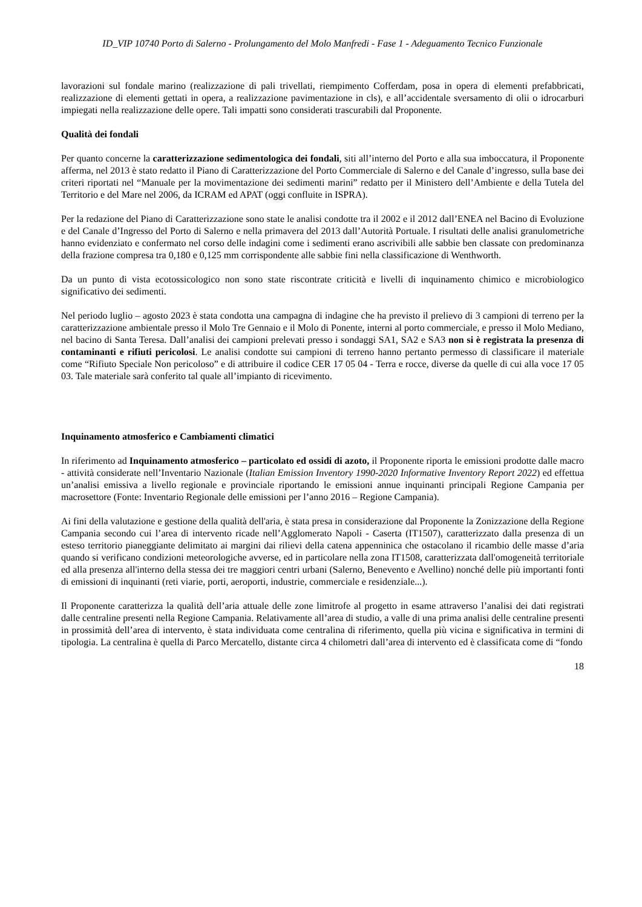ID_VIP 10740 Porto di Salerno - Prolungamento del Molo Manfredi - Fase 1 - Adeguamento Tecnico Funzionale
lavorazioni sul fondale marino (realizzazione di pali trivellati, riempimento Cofferdam, posa in opera di elementi prefabbricati, realizzazione di elementi gettati in opera, a realizzazione pavimentazione in cls), e all’accidentale sversamento di olii o idrocarburi impiegati nella realizzazione delle opere. Tali impatti sono considerati trascurabili dal Proponente.
Qualità dei fondali
Per quanto concerne la caratterizzazione sedimentologica dei fondali, siti all’interno del Porto e alla sua imboccatura, il Proponente afferma, nel 2013 è stato redatto il Piano di Caratterizzazione del Porto Commerciale di Salerno e del Canale d’ingresso, sulla base dei criteri riportati nel “Manuale per la movimentazione dei sedimenti marini” redatto per il Ministero dell’Ambiente e della Tutela del Territorio e del Mare nel 2006, da ICRAM ed APAT (oggi confluite in ISPRA).
Per la redazione del Piano di Caratterizzazione sono state le analisi condotte tra il 2002 e il 2012 dall’ENEA nel Bacino di Evoluzione e del Canale d’Ingresso del Porto di Salerno e nella primavera del 2013 dall’Autorità Portuale. I risultati delle analisi granulometriche hanno evidenziato e confermato nel corso delle indagini come i sedimenti erano ascrivibili alle sabbie ben classate con predominanza della frazione compresa tra 0,180 e 0,125 mm corrispondente alle sabbie fini nella classificazione di Wenthworth.
Da un punto di vista ecotossicologico non sono state riscontrate criticità e livelli di inquinamento chimico e microbiologico significativo dei sedimenti.
Nel periodo luglio – agosto 2023 è stata condotta una campagna di indagine che ha previsto il prelievo di 3 campioni di terreno per la caratterizzazione ambientale presso il Molo Tre Gennaio e il Molo di Ponente, interni al porto commerciale, e presso il Molo Mediano, nel bacino di Santa Teresa. Dall’analisi dei campioni prelevati presso i sondaggi SA1, SA2 e SA3 non si è registrata la presenza di contaminanti e rifiuti pericolosi. Le analisi condotte sui campioni di terreno hanno pertanto permesso di classificare il materiale come “Rifiuto Speciale Non pericoloso” e di attribuire il codice CER 17 05 04 - Terra e rocce, diverse da quelle di cui alla voce 17 05 03. Tale materiale sarà conferito tal quale all’impianto di ricevimento.
Inquinamento atmosferico e Cambiamenti climatici
In riferimento ad Inquinamento atmosferico – particolato ed ossidi di azoto, il Proponente riporta le emissioni prodotte dalle macro - attività considerate nell’Inventario Nazionale (Italian Emission Inventory 1990-2020 Informative Inventory Report 2022) ed effettua un’analisi emissiva a livello regionale e provinciale riportando le emissioni annue inquinanti principali Regione Campania per macrosettore (Fonte: Inventario Regionale delle emissioni per l’anno 2016 – Regione Campania).
Ai fini della valutazione e gestione della qualità dell'aria, è stata presa in considerazione dal Proponente la Zonizzazione della Regione Campania secondo cui l’area di intervento ricade nell’Agglomerato Napoli - Caserta (IT1507), caratterizzato dalla presenza di un esteso territorio pianeggiante delimitato ai margini dai rilievi della catena appenninica che ostacolano il ricambio delle masse d’aria quando si verificano condizioni meteorologiche avverse, ed in particolare nella zona IT1508, caratterizzata dall'omogeneità territoriale ed alla presenza all'interno della stessa dei tre maggiori centri urbani (Salerno, Benevento e Avellino) nonché delle più importanti fonti di emissioni di inquinanti (reti viarie, porti, aeroporti, industrie, commerciale e residenziale...).
Il Proponente caratterizza la qualità dell’aria attuale delle zone limitrofe al progetto in esame attraverso l’analisi dei dati registrati dalle centraline presenti nella Regione Campania. Relativamente all’area di studio, a valle di una prima analisi delle centraline presenti in prossimità dell’area di intervento, è stata individuata come centralina di riferimento, quella più vicina e significativa in termini di tipologia. La centralina è quella di Parco Mercatello, distante circa 4 chilometri dall’area di intervento ed è classificata come di “fondo
18